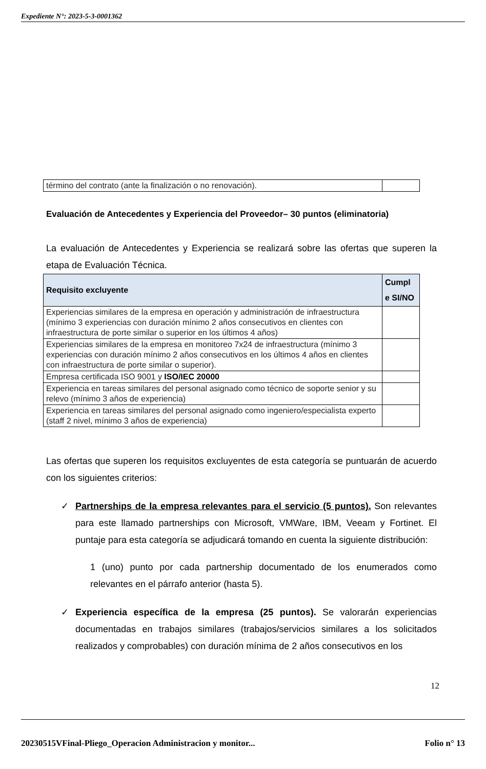Expediente N°: 2023-5-3-0001362
| término del contrato (ante la finalización o no renovación). | |
Evaluación de Antecedentes y Experiencia del Proveedor– 30 puntos (eliminatoria)
La evaluación de Antecedentes y Experiencia se realizará sobre las ofertas que superen la etapa de Evaluación Técnica.
| Requisito excluyente | Cumpl e SI/NO |
| --- | --- |
| Experiencias similares de la empresa en operación y administración de infraestructura (mínimo 3 experiencias con duración mínimo 2 años consecutivos en clientes con infraestructura de porte similar o superior en los últimos 4 años) | |
| Experiencias similares de la empresa en monitoreo 7x24 de infraestructura (mínimo 3 experiencias con duración mínimo 2 años consecutivos en los últimos 4 años en clientes con infraestructura de porte similar o superior). | |
| Empresa certificada ISO 9001 y ISO/IEC 20000 | |
| Experiencia en tareas similares del personal asignado como técnico de soporte senior y su relevo (mínimo 3 años de experiencia) | |
| Experiencia en tareas similares del personal asignado como ingeniero/especialista experto (staff 2 nivel, mínimo 3 años de experiencia) | |
Las ofertas que superen los requisitos excluyentes de esta categoría se puntuarán de acuerdo con los siguientes criterios:
✓ Partnerships de la empresa relevantes para el servicio (5 puntos). Son relevantes para este llamado partnerships con Microsoft, VMWare, IBM, Veeam y Fortinet. El puntaje para esta categoría se adjudicará tomando en cuenta la siguiente distribución:
1 (uno) punto por cada partnership documentado de los enumerados como relevantes en el párrafo anterior (hasta 5).
✓ Experiencia específica de la empresa (25 puntos). Se valorarán experiencias documentadas en trabajos similares (trabajos/servicios similares a los solicitados realizados y comprobables) con duración mínima de 2 años consecutivos en los
12
20230515VFinal-Pliego_Operacion Administracion y monitor... Folio n° 13